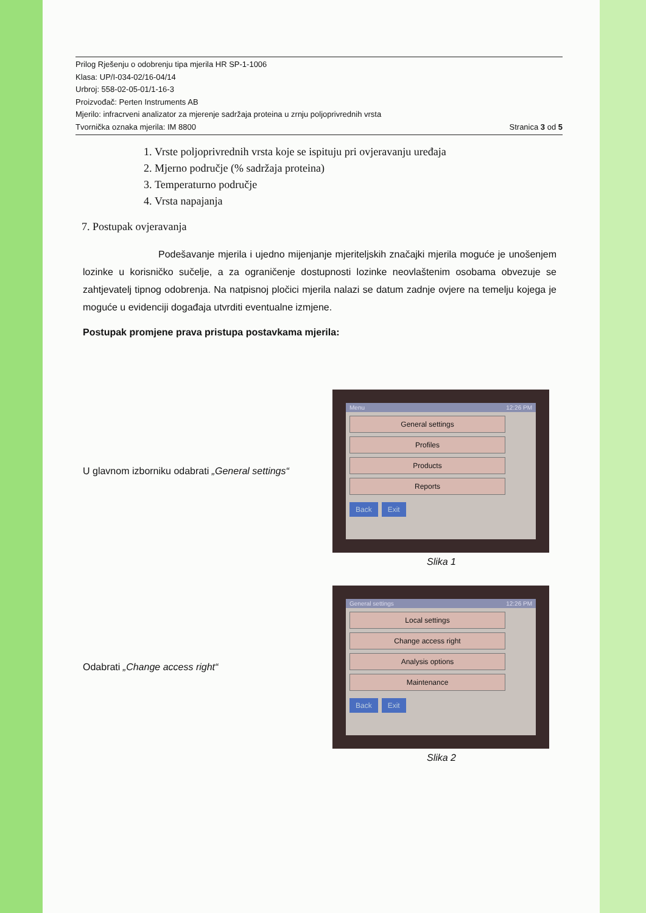Prilog Rješenju o odobrenju tipa mjerila HR SP-1-1006
Klasa: UP/I-034-02/16-04/14
Urbroj: 558-02-05-01/1-16-3
Proizvođač: Perten Instruments AB
Mjerilo: infracrveni analizator za mjerenje sadržaja proteina u zrnju poljoprivrednih vrsta
Tvornička oznaka mjerila: IM 8800 Stranica 3 od 5
1. Vrste poljoprivrednih vrsta koje se ispituju pri ovjeravanju uređaja
2. Mjerno područje (% sadržaja proteina)
3. Temperaturno područje
4. Vrsta napajanja
7. Postupak ovjeravanja
Podešavanje mjerila i ujedno mijenjanje mjeriteljskih značajki mjerila moguće je unošenjem lozinke u korisničko sučelje, a za ograničenje dostupnosti lozinke neovlaštenim osobama obvezuje se zahtjevatelj tipnog odobrenja. Na natpisnoj pločici mjerila nalazi se datum zadnje ovjere na temelju kojega je moguće u evidenciji događaja utvrditi eventualne izmjene.
Postupak promjene prava pristupa postavkama mjerila:
U glavnom izborniku odabrati „General settings“
Menu 12:26 PM
General settings
Profiles
Products
Reports
Back Exit
Slika 1
Odabrati „Change access right“
General settings 12:26 PM
Local settings
Change access right
Analysis options
Maintenance
Back Exit
Slika 2